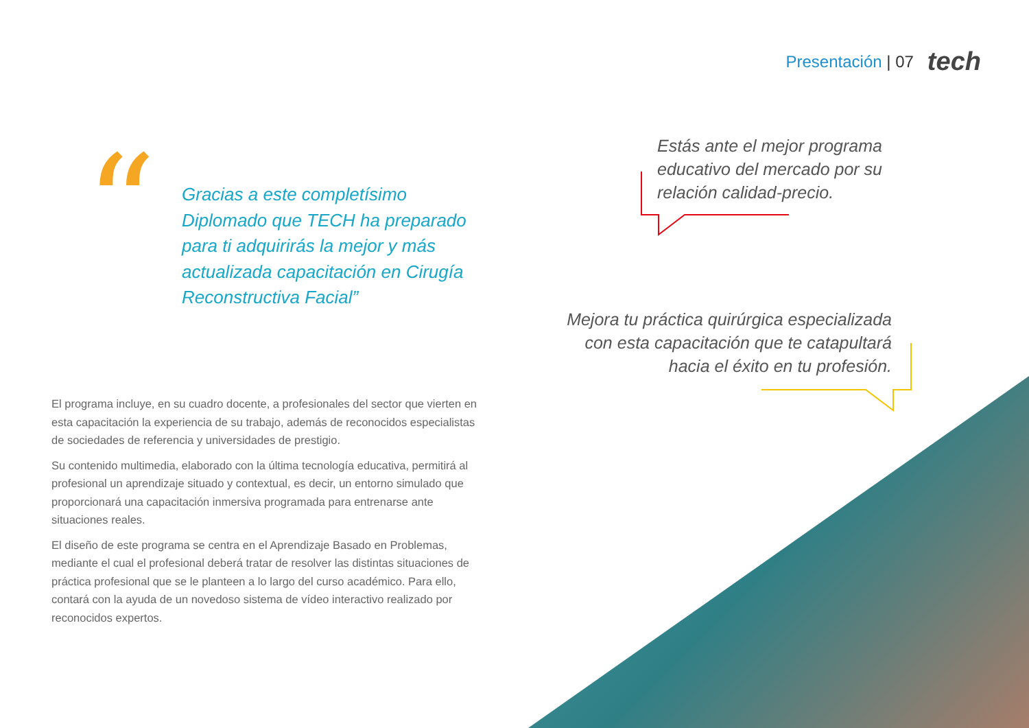Presentación | 07 tech
“
Gracias a este completísimo Diplomado que TECH ha preparado para ti adquirirás la mejor y más actualizada capacitación en Cirugía Reconstructiva Facial”
Estás ante el mejor programa educativo del mercado por su relación calidad-precio.
Mejora tu práctica quirúrgica especializada con esta capacitación que te catapultará hacia el éxito en tu profesión.
El programa incluye, en su cuadro docente, a profesionales del sector que vierten en esta capacitación la experiencia de su trabajo, además de reconocidos especialistas de sociedades de referencia y universidades de prestigio.
Su contenido multimedia, elaborado con la última tecnología educativa, permitirá al profesional un aprendizaje situado y contextual, es decir, un entorno simulado que proporcionará una capacitación inmersiva programada para entrenarse ante situaciones reales.
El diseño de este programa se centra en el Aprendizaje Basado en Problemas, mediante el cual el profesional deberá tratar de resolver las distintas situaciones de práctica profesional que se le planteen a lo largo del curso académico. Para ello, contará con la ayuda de un novedoso sistema de vídeo interactivo realizado por reconocidos expertos.